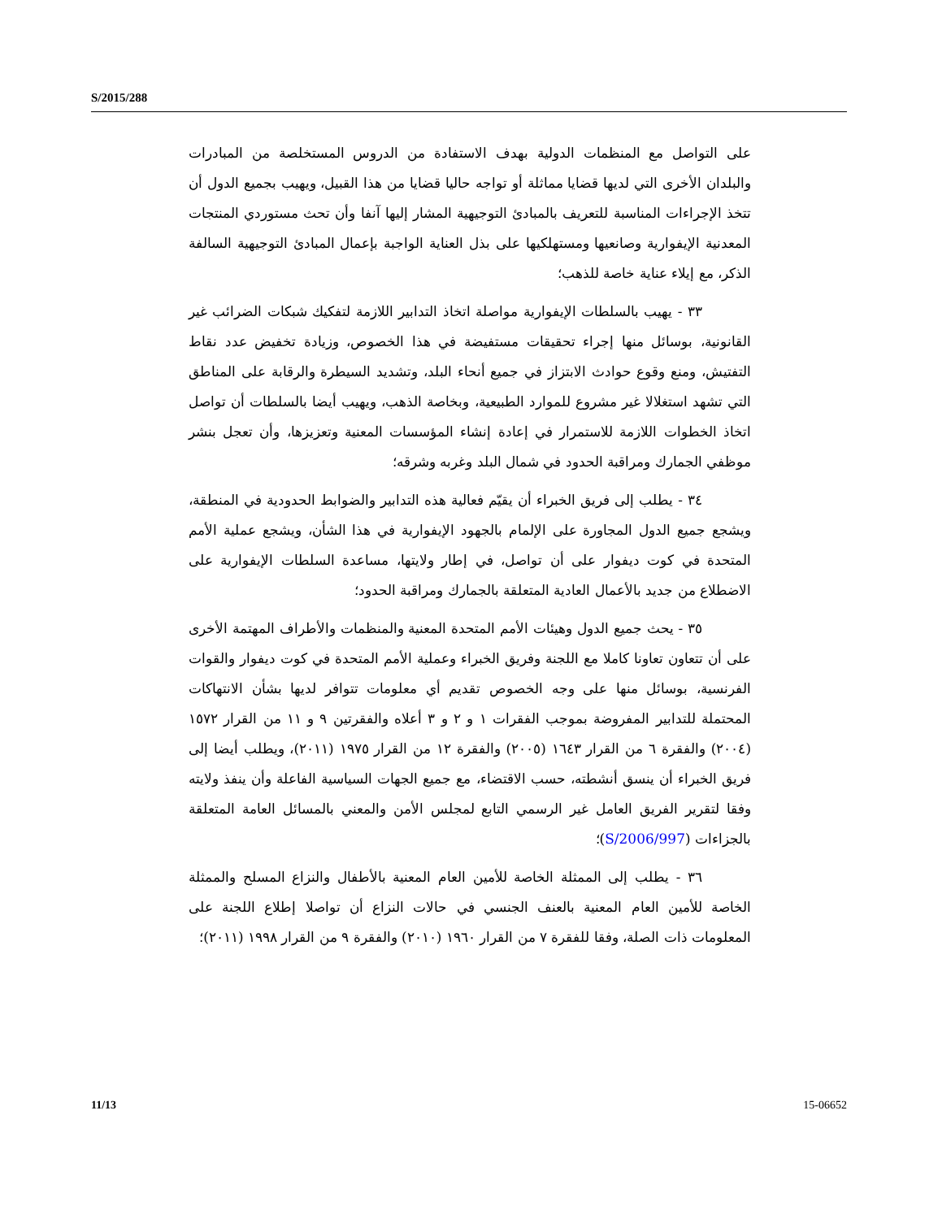S/2015/288
على التواصل مع المنظمات الدولية بهدف الاستفادة من الدروس المستخلصة من المبادرات والبلدان الأخرى التي لديها قضايا مماثلة أو تواجه حاليا قضايا من هذا القبيل، ويهيب بجميع الدول أن تتخذ الإجراءات المناسبة للتعريف بالمبادئ التوجيهية المشار إليها آنفا وأن تحث مستوردي المنتجات المعدنية الإيفوارية وصانعيها ومستهلكيها على بذل العناية الواجبة بإعمال المبادئ التوجيهية السالفة الذكر، مع إيلاء عناية خاصة للذهب؛
٣٣ - يهيب بالسلطات الإيفوارية مواصلة اتخاذ التدابير اللازمة لتفكيك شبكات الضرائب غير القانونية، بوسائل منها إجراء تحقيقات مستفيضة في هذا الخصوص، وزيادة تخفيض عدد نقاط التفتيش، ومنع وقوع حوادث الابتزاز في جميع أنحاء البلد، وتشديد السيطرة والرقابة على المناطق التي تشهد استغلالا غير مشروع للموارد الطبيعية، وبخاصة الذهب، ويهيب أيضا بالسلطات أن تواصل اتخاذ الخطوات اللازمة للاستمرار في إعادة إنشاء المؤسسات المعنية وتعزيزها، وأن تعجل بنشر موظفي الجمارك ومراقبة الحدود في شمال البلد وغربه وشرقه؛
٣٤ - يطلب إلى فريق الخبراء أن يقيّم فعالية هذه التدابير والضوابط الحدودية في المنطقة، ويشجع جميع الدول المجاورة على الإلمام بالجهود الإيفوارية في هذا الشأن، ويشجع عملية الأمم المتحدة في كوت ديفوار على أن تواصل، في إطار ولايتها، مساعدة السلطات الإيفوارية على الاضطلاع من جديد بالأعمال العادية المتعلقة بالجمارك ومراقبة الحدود؛
٣٥ - يحث جميع الدول وهيئات الأمم المتحدة المعنية والمنظمات والأطراف المهتمة الأخرى على أن تتعاون تعاونا كاملا مع اللجنة وفريق الخبراء وعملية الأمم المتحدة في كوت ديفوار والقوات الفرنسية، بوسائل منها على وجه الخصوص تقديم أي معلومات تتوافر لديها بشأن الانتهاكات المحتملة للتدابير المفروضة بموجب الفقرات ١ و ٢ و ٣ أعلاه والفقرتين ٩ و ١١ من القرار ١٥٧٢ (٢٠٠٤) والفقرة ٦ من القرار ١٦٤٣ (٢٠٠٥) والفقرة ١٢ من القرار ١٩٧٥ (٢٠١١)، ويطلب أيضا إلى فريق الخبراء أن ينسق أنشطته، حسب الاقتضاء، مع جميع الجهات السياسية الفاعلة وأن ينفذ ولايته وفقا لتقرير الفريق العامل غير الرسمي التابع لمجلس الأمن والمعني بالمسائل العامة المتعلقة بالجزاءات (S/2006/997)؛
٣٦ - يطلب إلى الممثلة الخاصة للأمين العام المعنية بالأطفال والنزاع المسلح والممثلة الخاصة للأمين العام المعنية بالعنف الجنسي في حالات النزاع أن تواصلا إطلاع اللجنة على المعلومات ذات الصلة، وفقا للفقرة ٧ من القرار ١٩٦٠ (٢٠١٠) والفقرة ٩ من القرار ١٩٩٨ (٢٠١١)؛
11/13 15-06652